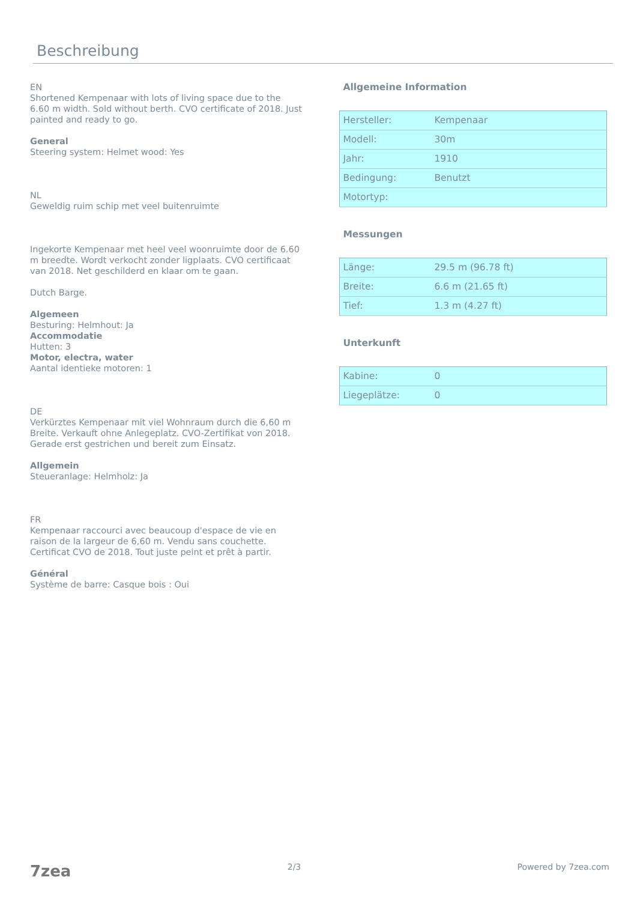Beschreibung
EN
Shortened Kempenaar with lots of living space due to the 6.60 m width. Sold without berth. CVO certificate of 2018. Just painted and ready to go.
General
Steering system: Helmet wood: Yes
NL
Geweldig ruim schip met veel buitenruimte
Ingekorte Kempenaar met heel veel woonruimte door de 6.60 m breedte. Wordt verkocht zonder ligplaats. CVO certificaat van 2018. Net geschilderd en klaar om te gaan.
Dutch Barge.
Algemeen
Besturing: Helmhout: Ja
Accommodatie
Hutten: 3
Motor, electra, water
Aantal identieke motoren: 1
DE
Verkürztes Kempenaar mit viel Wohnraum durch die 6,60 m Breite. Verkauft ohne Anlegeplatz. CVO-Zertifikat von 2018. Gerade erst gestrichen und bereit zum Einsatz.
Allgemein
Steueranlage: Helmholz: Ja
FR
Kempenaar raccourci avec beaucoup d'espace de vie en raison de la largeur de 6,60 m. Vendu sans couchette. Certificat CVO de 2018. Tout juste peint et prêt à partir.
Général
Système de barre: Casque bois : Oui
Allgemeine Information
| Hersteller: | Kempenaar |
| Modell: | 30m |
| Jahr: | 1910 |
| Bedingung: | Benutzt |
| Motortyp: | |
Messungen
| Länge: | 29.5 m (96.78 ft) |
| Breite: | 6.6 m (21.65 ft) |
| Tief: | 1.3 m (4.27 ft) |
Unterkunft
| Kabine: | 0 |
| Liegeplätze: | 0 |
7zea 2/3 Powered by 7zea.com